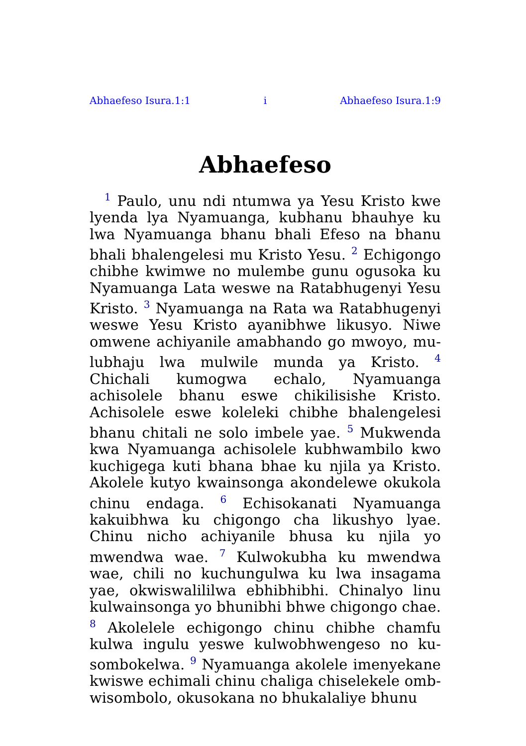Abhaefeso Isura.1:1 i Abhaefeso Isura.1:9
Abhaefeso
<sup>1</sup> Paulo, unu ndi ntumwa ya Yesu Kristo kwe lyenda lya Nyamuanga, kubhanu bhauhye ku lwa Nyamuanga bhanu bhali Efeso na bhanu bhali bhalengelesi mu Kristo Yesu. <sup>2</sup> Echigongo chibhe kwimwe no mulembe gunu ogusoka ku Nyamuanga Lata weswe na Ratabhugenyi Yesu Kristo. <sup>3</sup> Nyamuanga na Rata wa Ratabhugenyi weswe Yesu Kristo ayanibhwe likusyo. Niwe omwene achiyanile amabhando go mwoyo, mu­lubhaju lwa mulwile munda ya Kristo. <sup>4</sup> Chichali kumogwa echalo, Nyamuanga achisolele bhanu eswe chikilisishe Kristo. Achisolele eswe koleleki chibhe bhalengelesi bhanu chitali ne solo imbele yae. <sup>5</sup> Mukwenda kwa Nya­muanga achisolele kubhwambilo kwo kuchigega kuti bhana bhae ku njila ya Kristo. Akolele kutyo kwainsonga akondelewe okukola chinu endaga. <sup>6</sup> Echisokanati Nyamuanga kakuib­hwa ku chigongo cha likushyo lyae. Chinu nicho achiyanile bhusa ku njila yo mwendwa wae. <sup>7</sup> Kulwokubha ku mwendwa wae, chili no kuchungulwa ku lwa insagama yae, ok­wiswalililwa ebhibhibhi. Chinalyo linu kul­wainsonga yo bhunibhi bhwe chigongo chae. <sup>8</sup> Akolelele echigongo chinu chibhe chamfu kulwa ingulu yeswe kulwobhwengeso no ku­sombokelwa. <sup>9</sup> Nyamuanga akolele imenyekane kwiswe echimali chinu chaliga chiselekele omb­wisombolo, okusokana no bhukalaliye bhunu